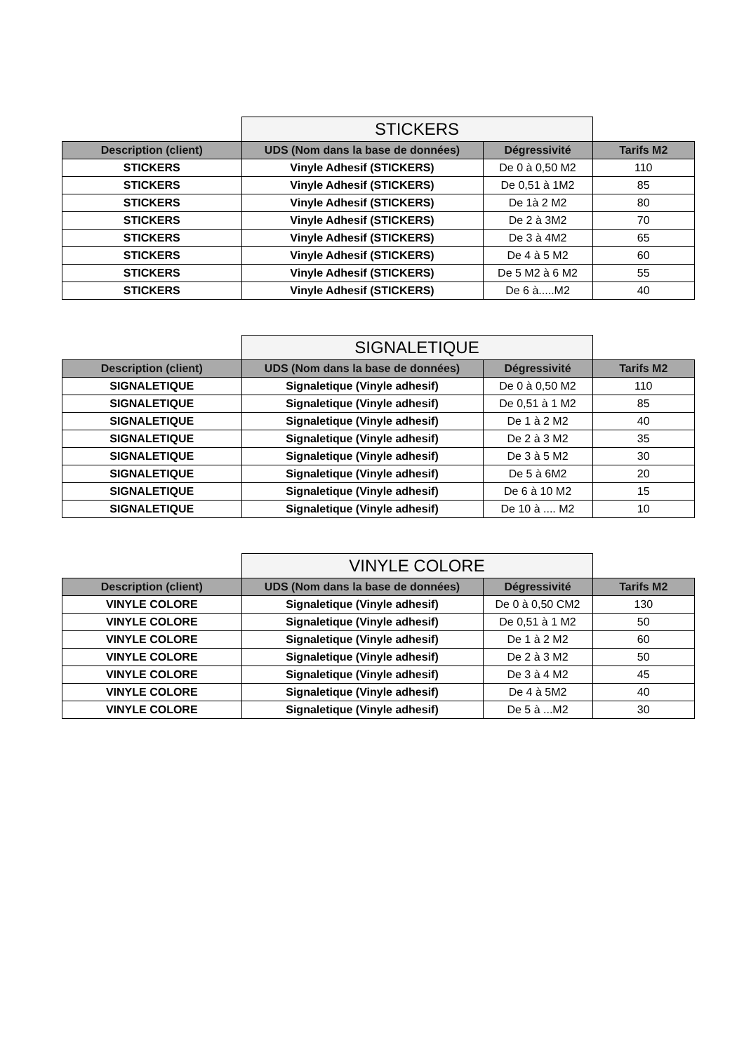| | STICKERS | | |
| Description (client) | UDS (Nom dans la base de données) | Dégressivité | Tarifs M2 |
| STICKERS | Vinyle Adhesif (STICKERS) | De 0 à 0,50 M2 | 110 |
| STICKERS | Vinyle Adhesif (STICKERS) | De 0,51 à 1M2 | 85 |
| STICKERS | Vinyle Adhesif (STICKERS) | De 1à 2 M2 | 80 |
| STICKERS | Vinyle Adhesif (STICKERS) | De 2 à 3M2 | 70 |
| STICKERS | Vinyle Adhesif (STICKERS) | De 3 à 4M2 | 65 |
| STICKERS | Vinyle Adhesif (STICKERS) | De 4 à 5 M2 | 60 |
| STICKERS | Vinyle Adhesif (STICKERS) | De 5 M2 à 6 M2 | 55 |
| STICKERS | Vinyle Adhesif (STICKERS) | De 6 à.....M2 | 40 |
| | SIGNALETIQUE | | |
| Description (client) | UDS (Nom dans la base de données) | Dégressivité | Tarifs M2 |
| SIGNALETIQUE | Signaletique (Vinyle adhesif) | De 0 à 0,50 M2 | 110 |
| SIGNALETIQUE | Signaletique (Vinyle adhesif) | De 0,51 à 1 M2 | 85 |
| SIGNALETIQUE | Signaletique (Vinyle adhesif) | De 1 à 2 M2 | 40 |
| SIGNALETIQUE | Signaletique (Vinyle adhesif) | De 2 à 3 M2 | 35 |
| SIGNALETIQUE | Signaletique (Vinyle adhesif) | De 3 à 5 M2 | 30 |
| SIGNALETIQUE | Signaletique (Vinyle adhesif) | De 5 à 6M2 | 20 |
| SIGNALETIQUE | Signaletique (Vinyle adhesif) | De 6 à 10 M2 | 15 |
| SIGNALETIQUE | Signaletique (Vinyle adhesif) | De 10 à .... M2 | 10 |
| | VINYLE COLORE | | |
| Description (client) | UDS (Nom dans la base de données) | Dégressivité | Tarifs M2 |
| VINYLE COLORE | Signaletique (Vinyle adhesif) | De 0 à 0,50 CM2 | 130 |
| VINYLE COLORE | Signaletique (Vinyle adhesif) | De 0,51 à 1 M2 | 50 |
| VINYLE COLORE | Signaletique (Vinyle adhesif) | De 1 à 2 M2 | 60 |
| VINYLE COLORE | Signaletique (Vinyle adhesif) | De 2 à 3 M2 | 50 |
| VINYLE COLORE | Signaletique (Vinyle adhesif) | De 3 à 4 M2 | 45 |
| VINYLE COLORE | Signaletique (Vinyle adhesif) | De 4 à 5M2 | 40 |
| VINYLE COLORE | Signaletique (Vinyle adhesif) | De 5 à ...M2 | 30 |